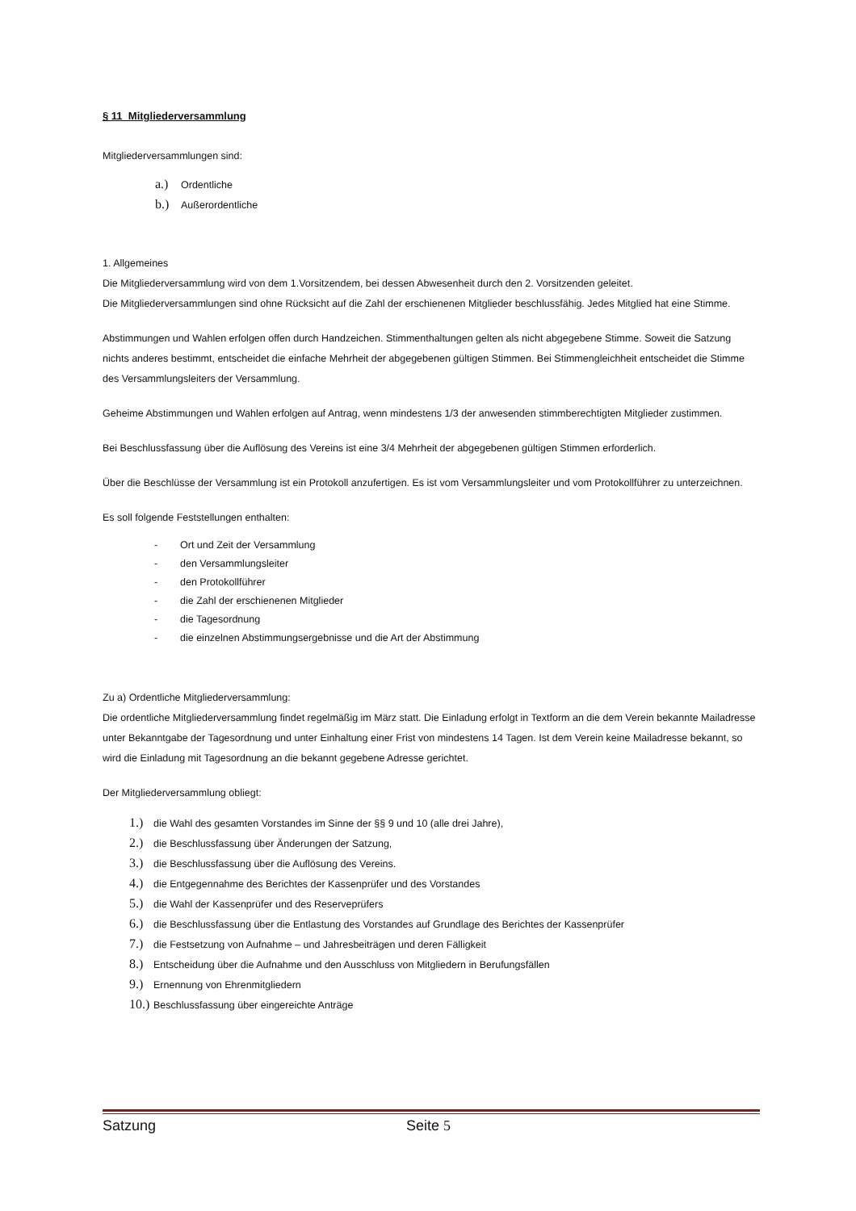§ 11 Mitgliederversammlung
Mitgliederversammlungen sind:
a.) Ordentliche
b.) Außerordentliche
1. Allgemeines
Die Mitgliederversammlung wird von dem 1.Vorsitzendem, bei dessen Abwesenheit durch den 2. Vorsitzenden geleitet.
Die Mitgliederversammlungen sind ohne Rücksicht auf die Zahl der erschienenen Mitglieder beschlussfähig. Jedes Mitglied hat eine Stimme.
Abstimmungen und Wahlen erfolgen offen durch Handzeichen. Stimmenthaltungen gelten als nicht abgegebene Stimme. Soweit die Satzung nichts anderes bestimmt, entscheidet die einfache Mehrheit der abgegebenen gültigen Stimmen. Bei Stimmengleichheit entscheidet die Stimme des Versammlungsleiters der Versammlung.
Geheime Abstimmungen und Wahlen erfolgen auf Antrag, wenn mindestens 1/3 der anwesenden stimmberechtigten Mitglieder zustimmen.
Bei Beschlussfassung über die Auflösung des Vereins ist eine 3/4 Mehrheit der abgegebenen gültigen Stimmen erforderlich.
Über die Beschlüsse der Versammlung ist ein Protokoll anzufertigen. Es ist vom Versammlungsleiter und vom Protokollführer zu unterzeichnen.
Es soll folgende Feststellungen enthalten:
- Ort und Zeit der Versammlung
- den Versammlungsleiter
- den Protokollführer
- die Zahl der erschienenen Mitglieder
- die Tagesordnung
- die einzelnen Abstimmungsergebnisse und die Art der Abstimmung
Zu a) Ordentliche Mitgliederversammlung:
Die ordentliche Mitgliederversammlung findet regelmäßig im März statt. Die Einladung erfolgt in Textform an die dem Verein bekannte Mailadresse unter Bekanntgabe der Tagesordnung und unter Einhaltung einer Frist von mindestens 14 Tagen. Ist dem Verein keine Mailadresse bekannt, so wird die Einladung mit Tagesordnung an die bekannt gegebene Adresse gerichtet.
Der Mitgliederversammlung obliegt:
1.) die Wahl des gesamten Vorstandes im Sinne der §§ 9 und 10 (alle drei Jahre),
2.) die Beschlussfassung über Änderungen der Satzung,
3.) die Beschlussfassung über die Auflösung des Vereins.
4.) die Entgegennahme des Berichtes der Kassenprüfer und des Vorstandes
5.) die Wahl der Kassenprüfer und des Reserveprüfers
6.) die Beschlussfassung über die Entlastung des Vorstandes auf Grundlage des Berichtes der Kassenprüfer
7.) die Festsetzung von Aufnahme – und Jahresbeiträgen und deren Fälligkeit
8.) Entscheidung über die Aufnahme und den Ausschluss von Mitgliedern in Berufungsfällen
9.) Ernennung von Ehrenmitgliedern
10.) Beschlussfassung über eingereichte Anträge
Satzung Seite 5